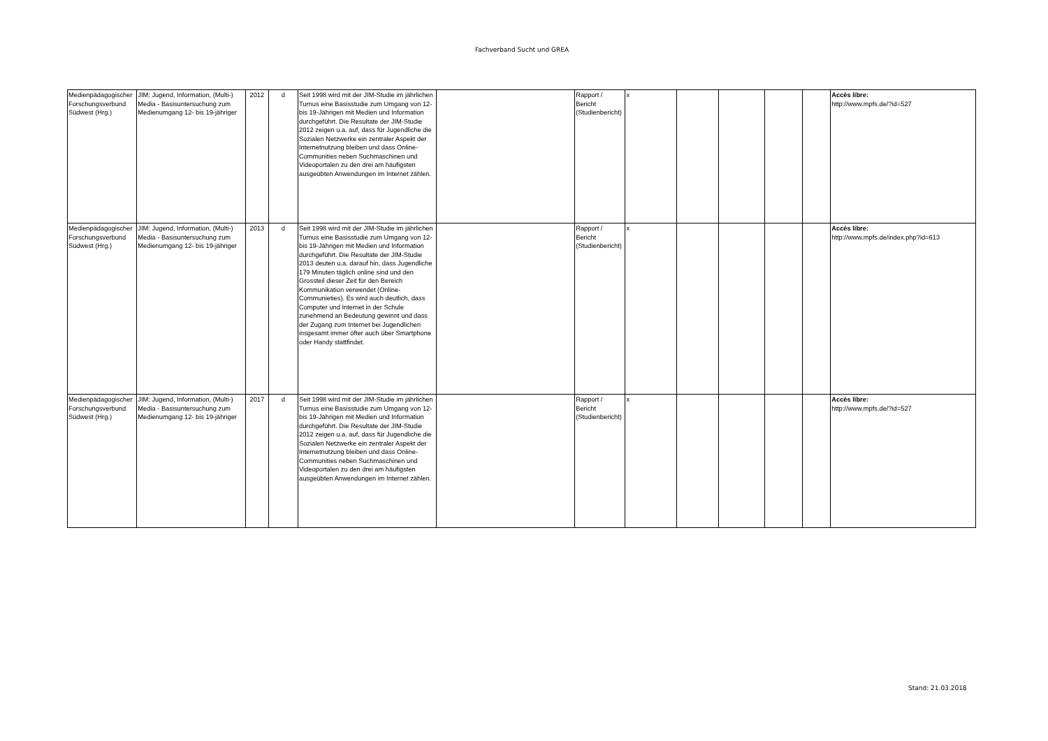Fachverband Sucht und GREA
| Medienpädagogischer Forschungsverbund Südwest (Hrg.) | JIM: Jugend, Information, (Multi-) Media - Basisuntersuchung zum Medienumgang 12- bis 19-jähriger | 2012 | d | Seit 1998 wird mit der JIM-Studie im jährlichen Turnus eine Basisstudie zum Umgang von 12- bis 19-Jährigen mit Medien und Information durchgeführt. Die Resultate der JIM-Studie 2012 zeigen u.a. auf, dass für Jugendliche die Sozialen Netzwerke ein zentraler Aspekt der Internetnutzung bleiben und dass Online-Communities neben Suchmaschinen und Videoportalen zu den drei am häufigsten ausgeübten Anwendungen im Internet zählen. | | Rapport / Bericht (Studienbericht) | x | | | | | Accès libre: http://www.mpfs.de/?id=527 |
| Medienpädagogischer Forschungsverbund Südwest (Hrg.) | JIM: Jugend, Information, (Multi-) Media - Basisuntersuchung zum Medienumgang 12- bis 19-jähriger | 2013 | d | Seit 1998 wird mit der JIM-Studie im jährlichen Turnus eine Basisstudie zum Umgang von 12- bis 19-Jährigen mit Medien und Information durchgeführt. Die Resultate der JIM-Studie 2013 deuten u.a. darauf hin, dass Jugendliche 179 Minuten täglich online sind und den Grossteil dieser Zeit für den Bereich Kommunikation verwendet (Online-Communieties). Es wird auch deutlich, dass Computer und Internet in der Schule zunehmend an Bedeutung gewinnt und dass der Zugang zum Internet bei Jugendlichen insgesamt immer öfter auch über Smartphone oder Handy stattfindet. | | Rapport / Bericht (Studienbericht) | x | | | | | Accès libre: http://www.mpfs.de/index.php?id=613 |
| Medienpädagogischer Forschungsverbund Südwest (Hrg.) | JIM: Jugend, Information, (Multi-) Media - Basisuntersuchung zum Medienumgang 12- bis 19-jähriger | 2017 | d | Seit 1998 wird mit der JIM-Studie im jährlichen Turnus eine Basisstudie zum Umgang von 12- bis 19-Jährigen mit Medien und Information durchgeführt. Die Resultate der JIM-Studie 2012 zeigen u.a. auf, dass für Jugendliche die Sozialen Netzwerke ein zentraler Aspekt der Internetnutzung bleiben und dass Online-Communities neben Suchmaschinen und Videoportalen zu den drei am häufigsten ausgeübten Anwendungen im Internet zählen. | | Rapport / Bericht (Studienbericht) | x | | | | | Accès libre: http://www.mpfs.de/?id=527 |
Stand: 21.03.2018